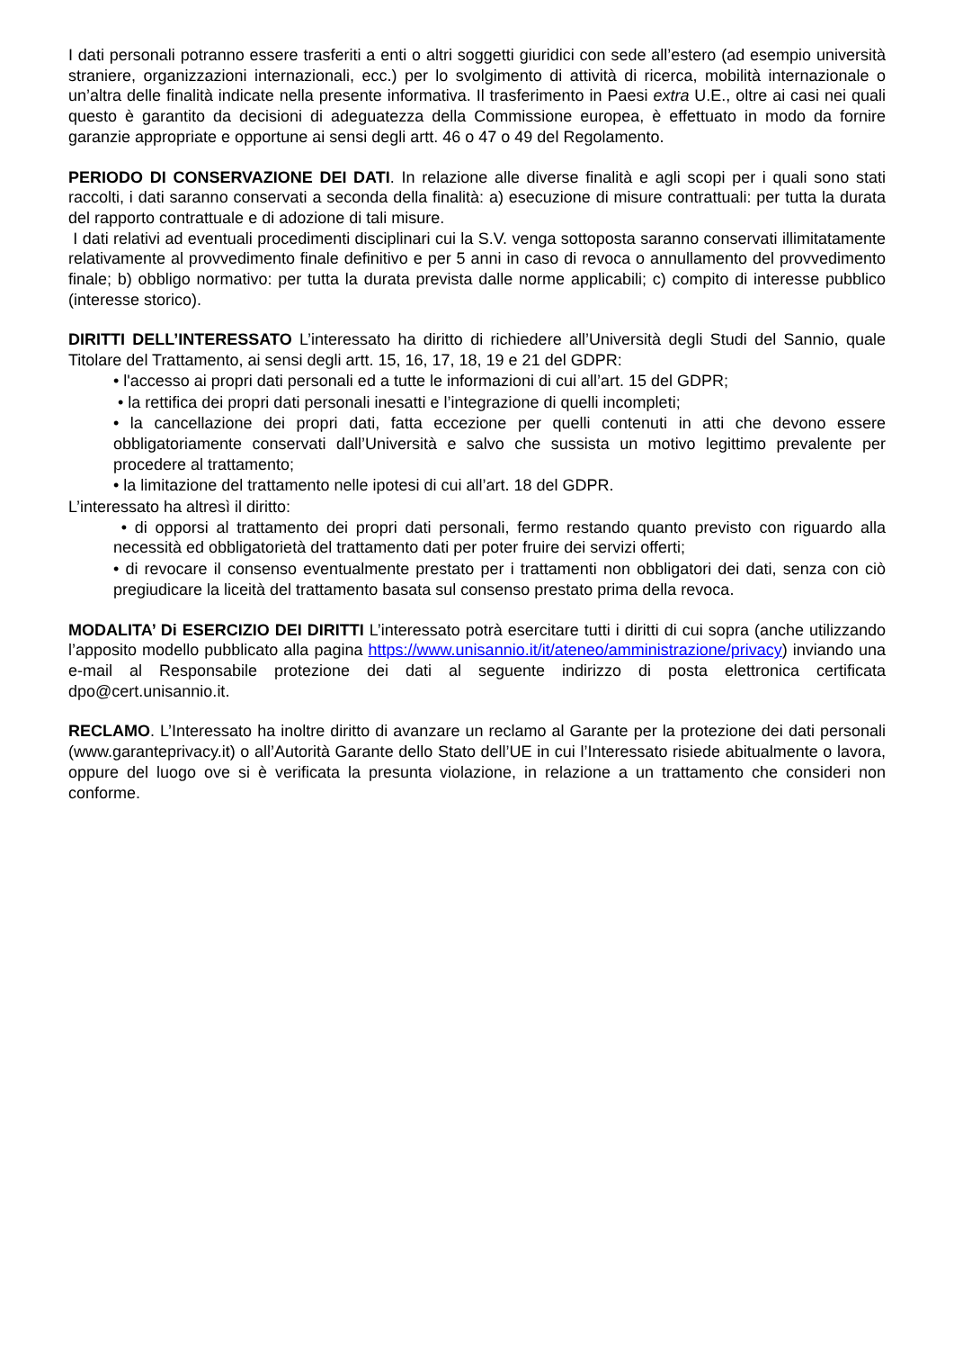I dati personali potranno essere trasferiti a enti o altri soggetti giuridici con sede all’estero (ad esempio università straniere, organizzazioni internazionali, ecc.) per lo svolgimento di attività di ricerca, mobilità internazionale o un’altra delle finalità indicate nella presente informativa. Il trasferimento in Paesi extra U.E., oltre ai casi nei quali questo è garantito da decisioni di adeguatezza della Commissione europea, è effettuato in modo da fornire garanzie appropriate e opportune ai sensi degli artt. 46 o 47 o 49 del Regolamento.
PERIODO DI CONSERVAZIONE DEI DATI. In relazione alle diverse finalità e agli scopi per i quali sono stati raccolti, i dati saranno conservati a seconda della finalità: a) esecuzione di misure contrattuali: per tutta la durata del rapporto contrattuale e di adozione di tali misure.
I dati relativi ad eventuali procedimenti disciplinari cui la S.V. venga sottoposta saranno conservati illimitatamente relativamente al provvedimento finale definitivo e per 5 anni in caso di revoca o annullamento del provvedimento finale; b) obbligo normativo: per tutta la durata prevista dalle norme applicabili; c) compito di interesse pubblico (interesse storico).
DIRITTI DELL’INTERESSATO L’interessato ha diritto di richiedere all’Università degli Studi del Sannio, quale Titolare del Trattamento, ai sensi degli artt. 15, 16, 17, 18, 19 e 21 del GDPR:
• l'accesso ai propri dati personali ed a tutte le informazioni di cui all’art. 15 del GDPR;
• la rettifica dei propri dati personali inesatti e l’integrazione di quelli incompleti;
• la cancellazione dei propri dati, fatta eccezione per quelli contenuti in atti che devono essere obbligatoriamente conservati dall’Università e salvo che sussista un motivo legittimo prevalente per procedere al trattamento;
• la limitazione del trattamento nelle ipotesi di cui all’art. 18 del GDPR.
L’interessato ha altresì il diritto:
• di opporsi al trattamento dei propri dati personali, fermo restando quanto previsto con riguardo alla necessità ed obbligatorietà del trattamento dati per poter fruire dei servizi offerti;
• di revocare il consenso eventualmente prestato per i trattamenti non obbligatori dei dati, senza con ciò pregiudicare la liceità del trattamento basata sul consenso prestato prima della revoca.
MODALITA’ Di ESERCIZIO DEI DIRITTI L’interessato potrà esercitare tutti i diritti di cui sopra (anche utilizzando l’apposito modello pubblicato alla pagina https://www.unisannio.it/it/ateneo/amministrazione/privacy) inviando una e-mail al Responsabile protezione dei dati al seguente indirizzo di posta elettronica certificata dpo@cert.unisannio.it.
RECLAMO. L’Interessato ha inoltre diritto di avanzare un reclamo al Garante per la protezione dei dati personali (www.garanteprivacy.it) o all’Autorità Garante dello Stato dell’UE in cui l’Interessato risiede abitualmente o lavora, oppure del luogo ove si è verificata la presunta violazione, in relazione a un trattamento che consideri non conforme.